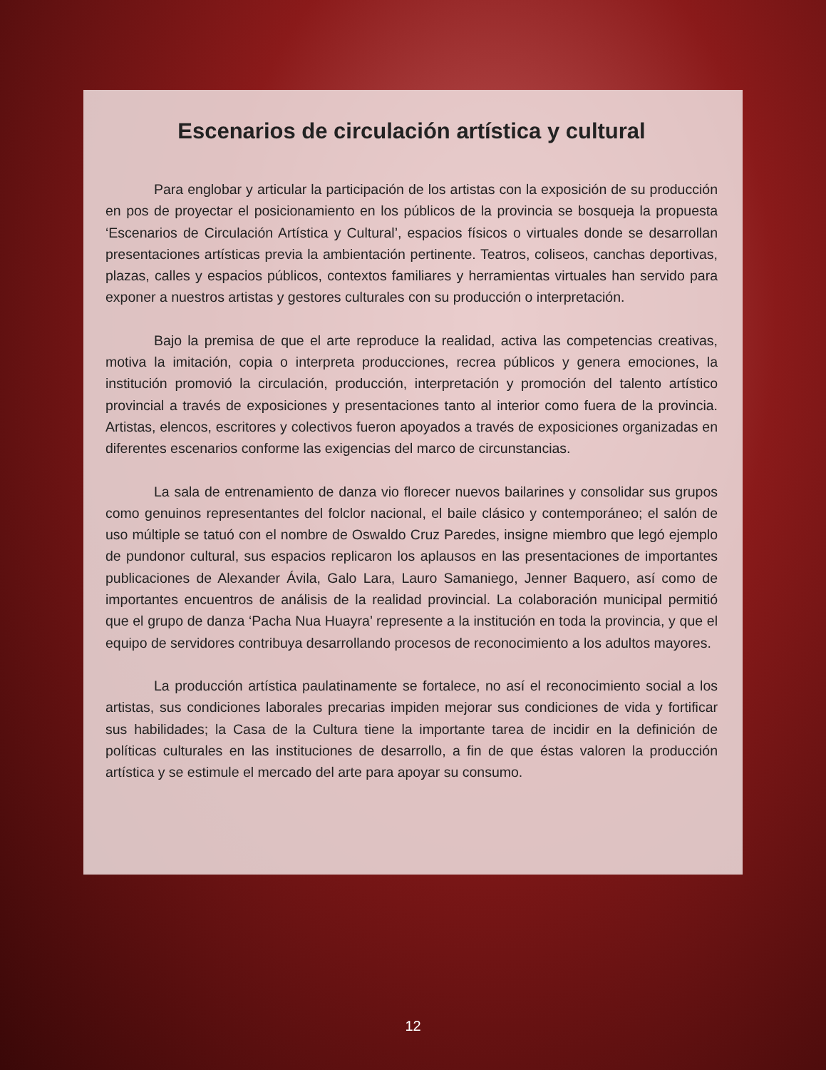Escenarios de circulación artística y cultural
Para englobar y articular la participación de los artistas con la exposición de su producción en pos de proyectar el posicionamiento en los públicos de la provincia se bosqueja la propuesta ‘Escenarios de Circulación Artística y Cultural’, espacios físicos o virtuales donde se desarrollan presentaciones artísticas previa la ambientación pertinente. Teatros, coliseos, canchas deportivas, plazas, calles y espacios públicos, contextos familiares y herramientas virtuales han servido para exponer a nuestros artistas y gestores culturales con su producción o interpretación.
Bajo la premisa de que el arte reproduce la realidad, activa las competencias creativas, motiva la imitación, copia o interpreta producciones, recrea públicos y genera emociones, la institución promovió la circulación, producción, interpretación y promoción del talento artístico provincial a través de exposiciones y presentaciones tanto al interior como fuera de la provincia. Artistas, elencos, escritores y colectivos fueron apoyados a través de exposiciones organizadas en diferentes escenarios conforme las exigencias del marco de circunstancias.
La sala de entrenamiento de danza vio florecer nuevos bailarines y consolidar sus grupos como genuinos representantes del folclor nacional, el baile clásico y contemporáneo; el salón de uso múltiple se tatuó con el nombre de Oswaldo Cruz Paredes, insigne miembro que legó ejemplo de pundonor cultural, sus espacios replicaron los aplausos en las presentaciones de importantes publicaciones de Alexander Ávila, Galo Lara, Lauro Samaniego, Jenner Baquero, así como de importantes encuentros de análisis de la realidad provincial. La colaboración municipal permitió que el grupo de danza ‘Pacha Nua Huayra’ represente a la institución en toda la provincia, y que el equipo de servidores contribuya desarrollando procesos de reconocimiento a los adultos mayores.
La producción artística paulatinamente se fortalece, no así el reconocimiento social a los artistas, sus condiciones laborales precarias impiden mejorar sus condiciones de vida y fortificar sus habilidades; la Casa de la Cultura tiene la importante tarea de incidir en la definición de políticas culturales en las instituciones de desarrollo, a fin de que éstas valoren la producción artística y se estimule el mercado del arte para apoyar su consumo.
12